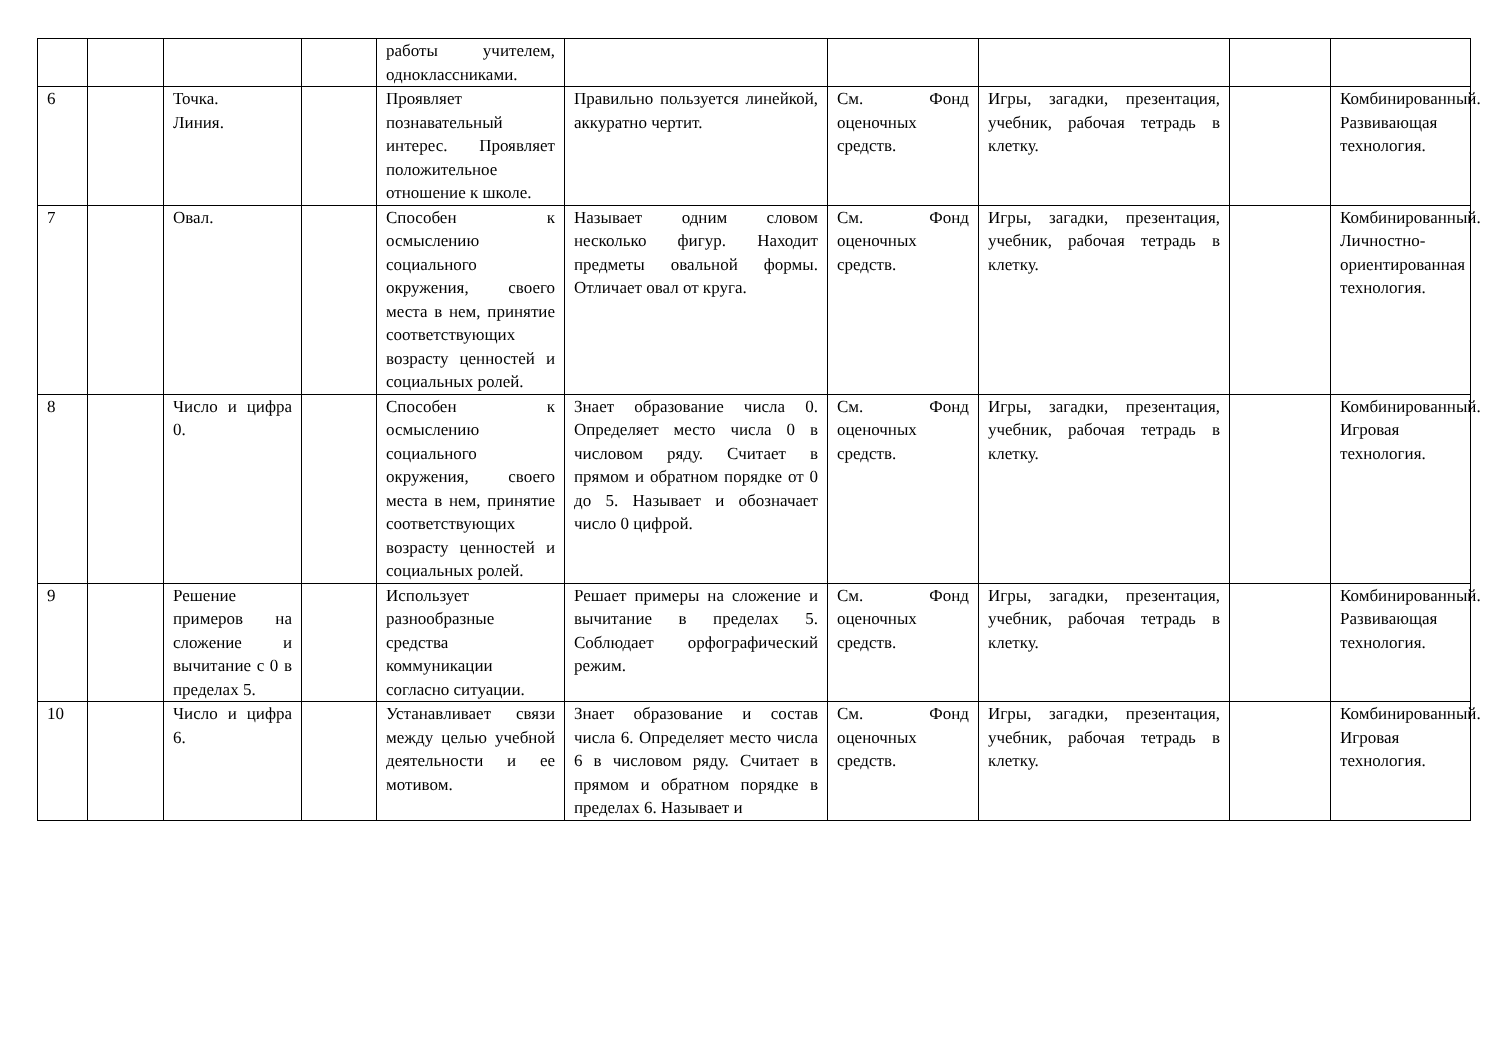| | | | | работы учителем, одноклассниками. | | | | | |
| 6 | | Точка. Линия. | | Проявляет познавательный интерес. Проявляет положительное отношение к школе. | Правильно пользуется линейкой, аккуратно чертит. | См. Фонд оценочных средств. | Игры, загадки, презентация, учебник, рабочая тетрадь в клетку. | | Комбинированный. Развивающая технология. |
| 7 | | Овал. | | Способен к осмыслению социального окружения, своего места в нем, принятие соответствующих возрасту ценностей и социальных ролей. | Называет одним словом несколько фигур. Находит предметы овальной формы. Отличает овал от круга. | См. Фонд оценочных средств. | Игры, загадки, презентация, учебник, рабочая тетрадь в клетку. | | Комбинированный. Личностно-ориентированная технология. |
| 8 | | Число и цифра 0. | | Способен к осмыслению социального окружения, своего места в нем, принятие соответствующих возрасту ценностей и социальных ролей. | Знает образование числа 0. Определяет место числа 0 в числовом ряду. Считает в прямом и обратном порядке от 0 до 5. Называет и обозначает число 0 цифрой. | См. Фонд оценочных средств. | Игры, загадки, презентация, учебник, рабочая тетрадь в клетку. | | Комбинированный. Игровая технология. |
| 9 | | Решение примеров на сложение и вычитание с 0 в пределах 5. | | Использует разнообразные средства коммуникации согласно ситуации. | Решает примеры на сложение и вычитание в пределах 5. Соблюдает орфографический режим. | См. Фонд оценочных средств. | Игры, загадки, презентация, учебник, рабочая тетрадь в клетку. | | Комбинированный. Развивающая технология. |
| 10 | | Число и цифра 6. | | Устанавливает связи между целью учебной деятельности и ее мотивом. | Знает образование и состав числа 6. Определяет место числа 6 в числовом ряду. Считает в прямом и обратном порядке в пределах 6. Называет и | См. Фонд оценочных средств. | Игры, загадки, презентация, учебник, рабочая тетрадь в клетку. | | Комбинированный. Игровая технология. |